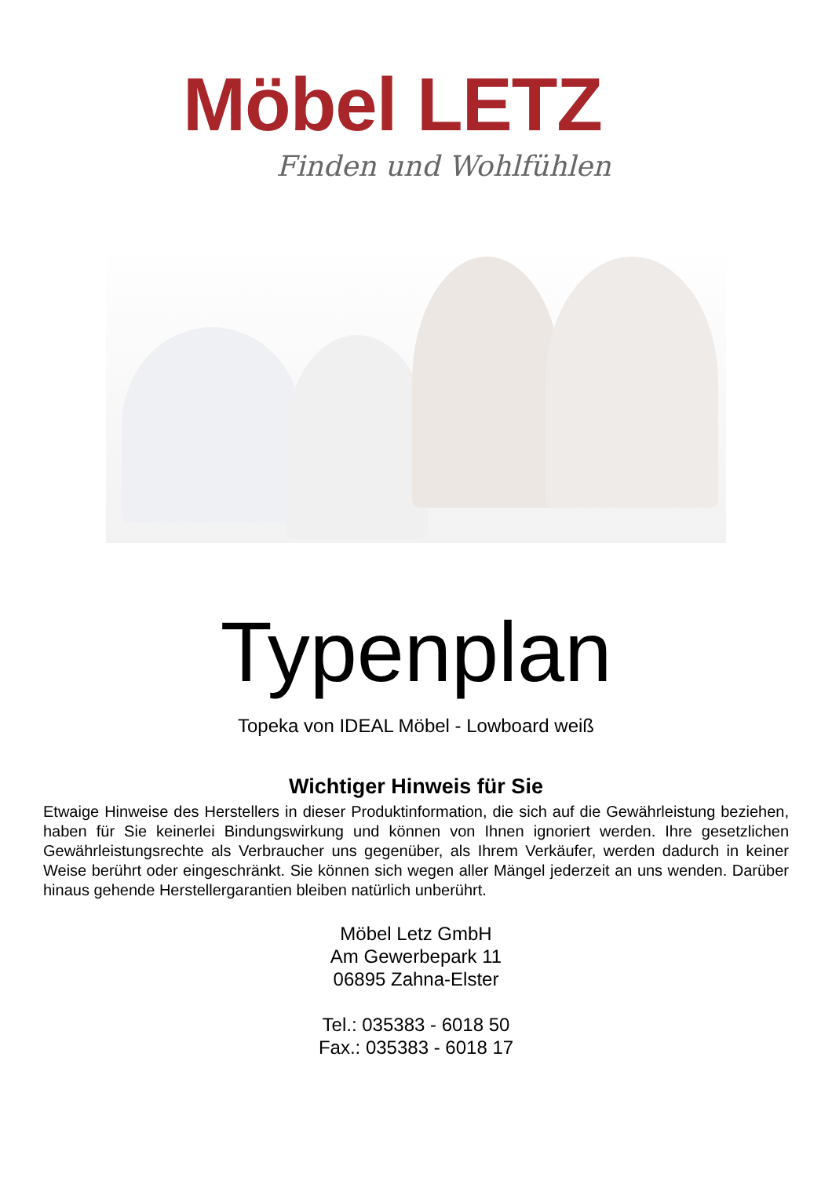Möbel LETZ
Finden und Wohlfühlen
Typenplan
Topeka von IDEAL Möbel - Lowboard weiß
Wichtiger Hinweis für Sie
Etwaige Hinweise des Herstellers in dieser Produktinformation, die sich auf die Gewährleistung beziehen, haben für Sie keinerlei Bindungswirkung und können von Ihnen ignoriert werden. Ihre gesetzlichen Gewährleistungsrechte als Verbraucher uns gegenüber, als Ihrem Verkäufer, werden dadurch in keiner Weise berührt oder eingeschränkt. Sie können sich wegen aller Mängel jederzeit an uns wenden. Darüber hinaus gehende Herstellergarantien bleiben natürlich unberührt.
Möbel Letz GmbH
Am Gewerbepark 11
06895 Zahna-Elster
Tel.: 035383 - 6018 50
Fax.: 035383 - 6018 17